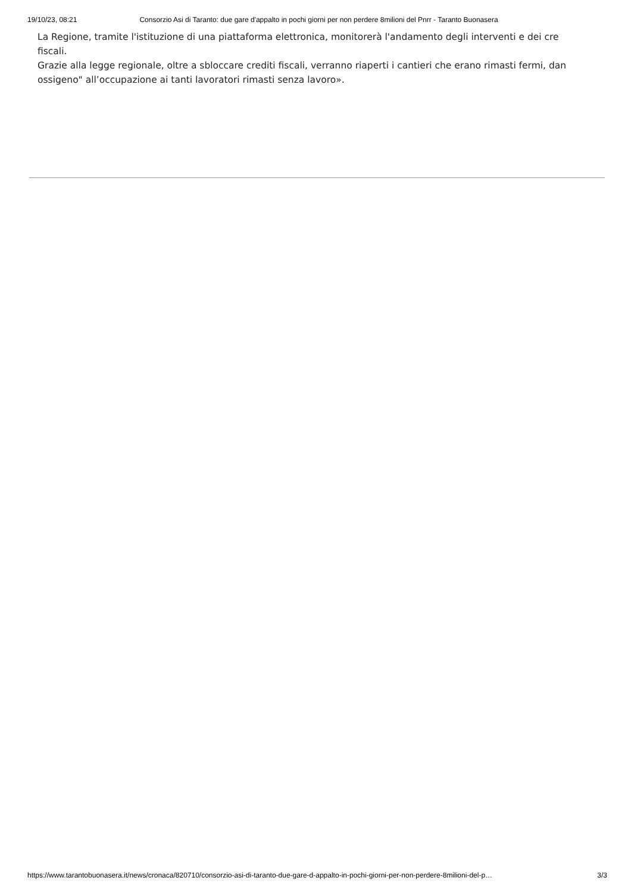19/10/23, 08:21 Consorzio Asi di Taranto: due gare d'appalto in pochi giorni per non perdere 8milioni del Pnrr - Taranto Buonasera
La Regione, tramite l'istituzione di una piattaforma elettronica, monitorerà l'andamento degli interventi e dei cre
fiscali.
Grazie alla legge regionale, oltre a sbloccare crediti fiscali, verranno riaperti i cantieri che erano rimasti fermi, dan
ossigeno" all’occupazione ai tanti lavoratori rimasti senza lavoro».
https://www.tarantobuonasera.it/news/cronaca/820710/consorzio-asi-di-taranto-due-gare-d-appalto-in-pochi-giorni-per-non-perdere-8milioni-del-p… 3/3